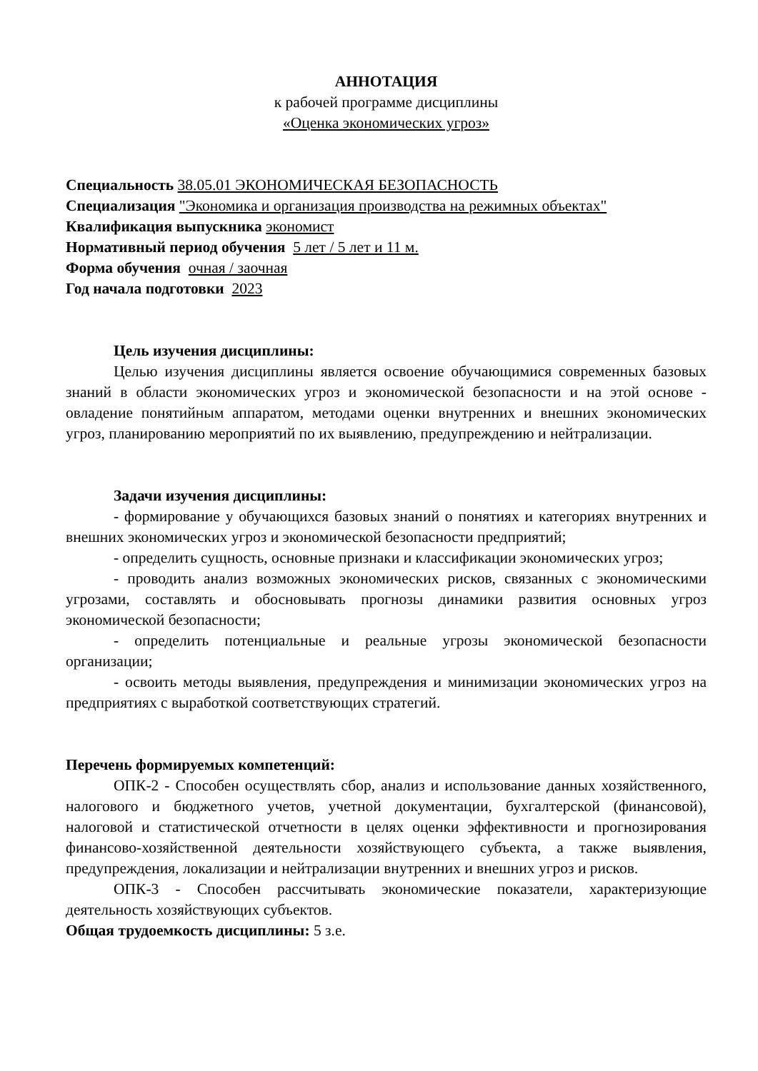АННОТАЦИЯ
к рабочей программе дисциплины
«Оценка экономических угроз»
Специальность 38.05.01 ЭКОНОМИЧЕСКАЯ БЕЗОПАСНОСТЬ
Специализация "Экономика и организация производства на режимных объектах"
Квалификация выпускника экономист
Нормативный период обучения 5 лет / 5 лет и 11 м.
Форма обучения очная / заочная
Год начала подготовки 2023
Цель изучения дисциплины:
Целью изучения дисциплины является освоение обучающимися современных базовых знаний в области экономических угроз и экономической безопасности и на этой основе - овладение понятийным аппаратом, методами оценки внутренних и внешних экономических угроз, планированию мероприятий по их выявлению, предупреждению и нейтрализации.
Задачи изучения дисциплины:
- формирование у обучающихся базовых знаний о понятиях и категориях внутренних и внешних экономических угроз и экономической безопасности предприятий;
- определить сущность, основные признаки и классификации экономических угроз;
- проводить анализ возможных экономических рисков, связанных с экономическими угрозами, составлять и обосновывать прогнозы динамики развития основных угроз экономической безопасности;
- определить потенциальные и реальные угрозы экономической безопасности организации;
- освоить методы выявления, предупреждения и минимизации экономических угроз на предприятиях с выработкой соответствующих стратегий.
Перечень формируемых компетенций:
ОПК-2 - Способен осуществлять сбор, анализ и использование данных хозяйственного, налогового и бюджетного учетов, учетной документации, бухгалтерской (финансовой), налоговой и статистической отчетности в целях оценки эффективности и прогнозирования финансово-хозяйственной деятельности хозяйствующего субъекта, а также выявления, предупреждения, локализации и нейтрализации внутренних и внешних угроз и рисков.
ОПК-3 - Способен рассчитывать экономические показатели, характеризующие деятельность хозяйствующих субъектов.
Общая трудоемкость дисциплины: 5 з.е.